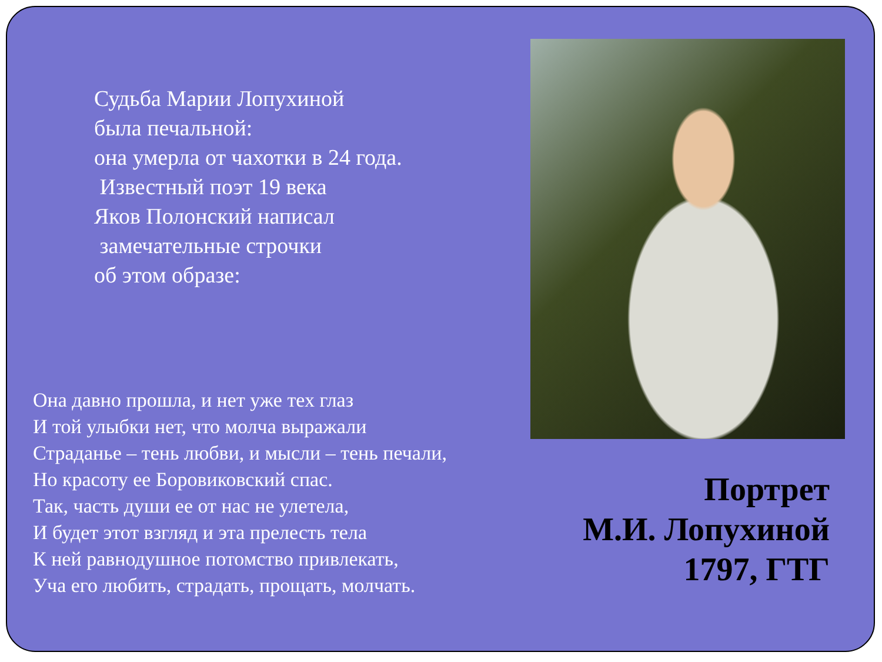Судьба Марии Лопухиной
была печальной:
она умерла от чахотки в 24 года.
Известный поэт 19 века
Яков Полонский написал
замечательные строчки
об этом образе:
Она давно прошла, и нет уже тех глаз
И той улыбки нет, что молча выражали
Страданье – тень любви, и мысли – тень печали,
Но красоту ее Боровиковский спас.
Так, часть души ее от нас не улетела,
И будет этот взгляд и эта прелесть тела
К ней равнодушное потомство привлекать,
Уча его любить, страдать, прощать, молчать.
Портрет
М.И. Лопухиной
1797, ГТГ